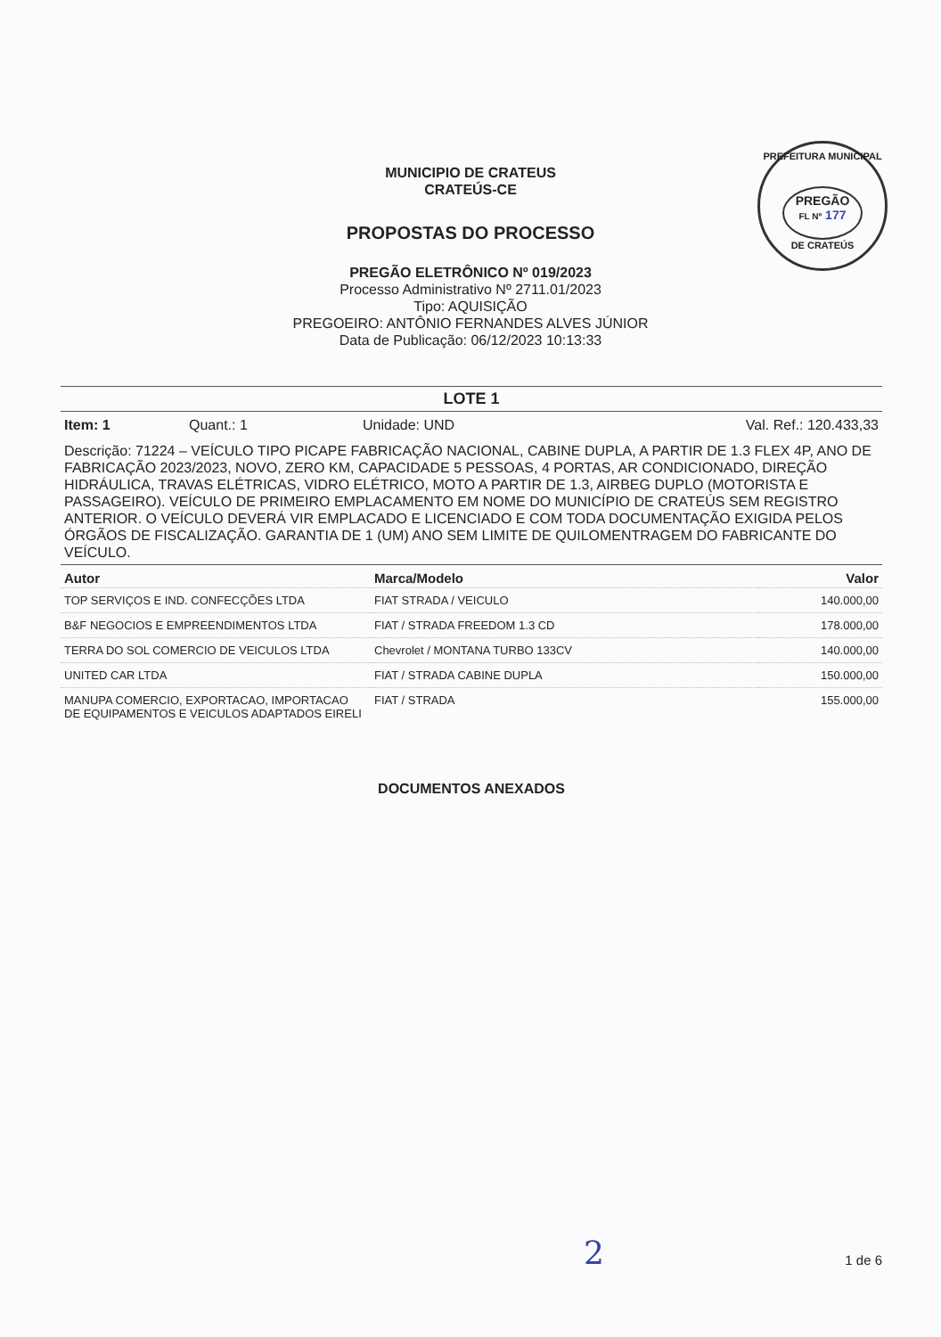PREFEITURA MUNICIPAL
PREGÃO
FL Nº 177
DE CRATEÚS
MUNICIPIO DE CRATEUS
CRATEÚS-CE
PROPOSTAS DO PROCESSO
PREGÃO ELETRÔNICO Nº 019/2023
Processo Administrativo Nº 2711.01/2023
Tipo: AQUISIÇÃO
PREGOEIRO: ANTÔNIO FERNANDES ALVES JÚNIOR
Data de Publicação: 06/12/2023 10:13:33
LOTE 1
Item: 1 Quant.: 1 Unidade: UND Val. Ref.: 120.433,33
Descrição: 71224 – VEÍCULO TIPO PICAPE FABRICAÇÃO NACIONAL, CABINE DUPLA, A PARTIR DE 1.3 FLEX 4P, ANO DE FABRICAÇÃO 2023/2023, NOVO, ZERO KM, CAPACIDADE 5 PESSOAS, 4 PORTAS, AR CONDICIONADO, DIREÇÃO HIDRÁULICA, TRAVAS ELÉTRICAS, VIDRO ELÉTRICO, MOTO A PARTIR DE 1.3, AIRBEG DUPLO (MOTORISTA E PASSAGEIRO). VEÍCULO DE PRIMEIRO EMPLACAMENTO EM NOME DO MUNICÍPIO DE CRATEÚS SEM REGISTRO ANTERIOR. O VEÍCULO DEVERÁ VIR EMPLACADO E LICENCIADO E COM TODA DOCUMENTAÇÃO EXIGIDA PELOS ÓRGÃOS DE FISCALIZAÇÃO. GARANTIA DE 1 (UM) ANO SEM LIMITE DE QUILOMENTRAGEM DO FABRICANTE DO VEÍCULO.
| Autor | Marca/Modelo | Valor |
| --- | --- | --- |
| TOP SERVIÇOS E IND. CONFECÇÕES LTDA | FIAT STRADA / VEICULO | 140.000,00 |
| B&F NEGOCIOS E EMPREENDIMENTOS LTDA | FIAT / STRADA FREEDOM 1.3 CD | 178.000,00 |
| TERRA DO SOL COMERCIO DE VEICULOS LTDA | Chevrolet / MONTANA TURBO 133CV | 140.000,00 |
| UNITED CAR LTDA | FIAT / STRADA CABINE DUPLA | 150.000,00 |
| MANUPA COMERCIO, EXPORTACAO, IMPORTACAO DE EQUIPAMENTOS E VEICULOS ADAPTADOS EIRELI | FIAT / STRADA | 155.000,00 |
DOCUMENTOS ANEXADOS
2 1 de 6